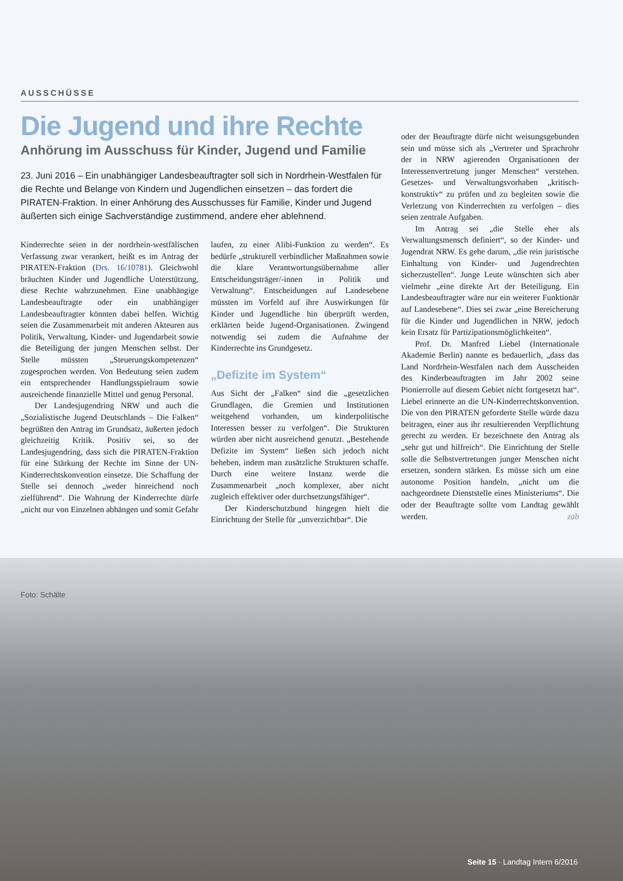AUSSCHÜSSE
Die Jugend und ihre Rechte
Anhörung im Ausschuss für Kinder, Jugend und Familie
23. Juni 2016 – Ein unabhängiger Landesbeauftragter soll sich in Nordrhein-Westfalen für die Rechte und Belange von Kindern und Jugendlichen einsetzen – das fordert die PIRATEN-Fraktion. In einer Anhörung des Ausschusses für Familie, Kinder und Jugend äußerten sich einige Sachverständige zustimmend, andere eher ablehnend.
Kinderrechte seien in der nordrhein-westfälischen Verfassung zwar verankert, heißt es im Antrag der PIRATEN-Fraktion (Drs. 16/10781). Gleichwohl bräuchten Kinder und Jugendliche Unterstützung, diese Rechte wahrzunehmen. Eine unabhängige Landesbeauftragte oder ein unabhängiger Landesbeauftragter könnten dabei helfen. Wichtig seien die Zusammenarbeit mit anderen Akteuren aus Politik, Verwaltung, Kinder- und Jugendarbeit sowie die Beteiligung der jungen Menschen selbst. Der Stelle müssten „Steuerungskompetenzen“ zugesprochen werden. Von Bedeutung seien zudem ein entsprechender Handlungsspielraum sowie ausreichende finanzielle Mittel und genug Personal.
Der Landesjugendring NRW und auch die „Sozialistische Jugend Deutschlands – Die Falken“ begrüßten den Antrag im Grundsatz, äußerten jedoch gleichzeitig Kritik. Positiv sei, so der Landesjugendring, dass sich die PIRATEN-Fraktion für eine Stärkung der Rechte im Sinne der UN-Kinderrechtskonvention einsetze. Die Schaffung der Stelle sei dennoch „weder hinreichend noch zielführend“. Die Wahrung der Kinderrechte dürfe „nicht nur von Einzelnen abhängen und somit Gefahr
laufen, zu einer Alibi-Funktion zu werden“. Es bedürfe „strukturell verbindlicher Maßnahmen sowie die klare Verantwortungsübernahme aller Entscheidungsträger/-innen in Politik und Verwaltung“. Entscheidungen auf Landesebene müssten im Vorfeld auf ihre Auswirkungen für Kinder und Jugendliche hin überprüft werden, erklärten beide Jugend-Organisationen. Zwingend notwendig sei zudem die Aufnahme der Kinderrechte ins Grundgesetz.
„Defizite im System“
Aus Sicht der „Falken“ sind die „gesetzlichen Grundlagen, die Gremien und Institutionen weitgehend vorhanden, um kinderpolitische Interessen besser zu verfolgen“. Die Strukturen würden aber nicht ausreichend genutzt. „Bestehende Defizite im System“ ließen sich jedoch nicht beheben, indem man zusätzliche Strukturen schaffe. Durch eine weitere Instanz werde die Zusammenarbeit „noch komplexer, aber nicht zugleich effektiver oder durchsetzungsfähiger“.
Der Kinderschutzbund hingegen hielt die Einrichtung der Stelle für „unverzichtbar“. Die
oder der Beauftragte dürfe nicht weisungsgebunden sein und müsse sich als „Vertreter und Sprachrohr der in NRW agierenden Organisationen der Interessenvertretung junger Menschen“ verstehen. Gesetzes- und Verwaltungsvorhaben „kritisch-konstruktiv“ zu prüfen und zu begleiten sowie die Verletzung von Kinderrechten zu verfolgen – dies seien zentrale Aufgaben.
Im Antrag sei „die Stelle eher als Verwaltungsmensch definiert“, so der Kinder- und Jugendrat NRW. Es gehe darum, „die rein juristische Einhaltung von Kinder- und Jugendrechten sicherzustellen“. Junge Leute wünschten sich aber vielmehr „eine direkte Art der Beteiligung. Ein Landesbeauftragter wäre nur ein weiterer Funktionär auf Landesebene“. Dies sei zwar „eine Bereicherung für die Kinder und Jugendlichen in NRW, jedoch kein Ersatz für Partizipationsmöglichkeiten“.
Prof. Dr. Manfred Liebel (Internationale Akademie Berlin) nannte es bedauerlich, „dass das Land Nordrhein-Westfalen nach dem Ausscheiden des Kinderbeauftragten im Jahr 2002 seine Pionierrolle auf diesem Gebiet nicht fortgesetzt hat“. Liebel erinnerte an die UN-Kinderrechtskonvention. Die von den PIRATEN geforderte Stelle würde dazu beitragen, einer aus ihr resultierenden Verpflichtung gerecht zu werden. Er bezeichnete den Antrag als „sehr gut und hilfreich“. Die Einrichtung der Stelle solle die Selbstvertretungen junger Menschen nicht ersetzen, sondern stärken. Es müsse sich um eine autonome Position handeln, „nicht um die nachgeordnete Dienststelle eines Ministeriums“. Die oder der Beauftragte sollte vom Landtag gewählt werden. zab
Foto: Schälte
Seite 15 · Landtag Intern 6/2016